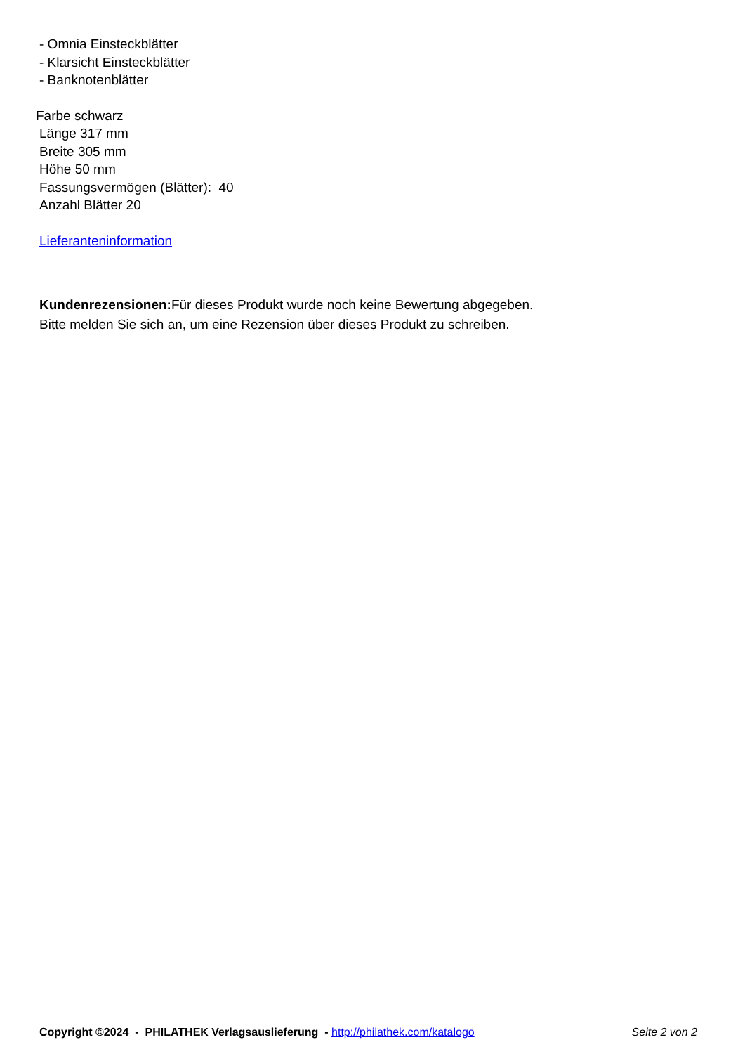- Omnia Einsteckblätter
- Klarsicht Einsteckblätter
- Banknotenblätter
Farbe schwarz
Länge 317 mm
Breite 305 mm
Höhe 50 mm
Fassungsvermögen (Blätter): 40
Anzahl Blätter 20
Lieferanteninformation
Kundenrezensionen: Für dieses Produkt wurde noch keine Bewertung abgegeben.
Bitte melden Sie sich an, um eine Rezension über dieses Produkt zu schreiben.
Copyright ©2024 - PHILATHEK Verlagsauslieferung - http://philathek.com/katalogo Seite 2 von 2